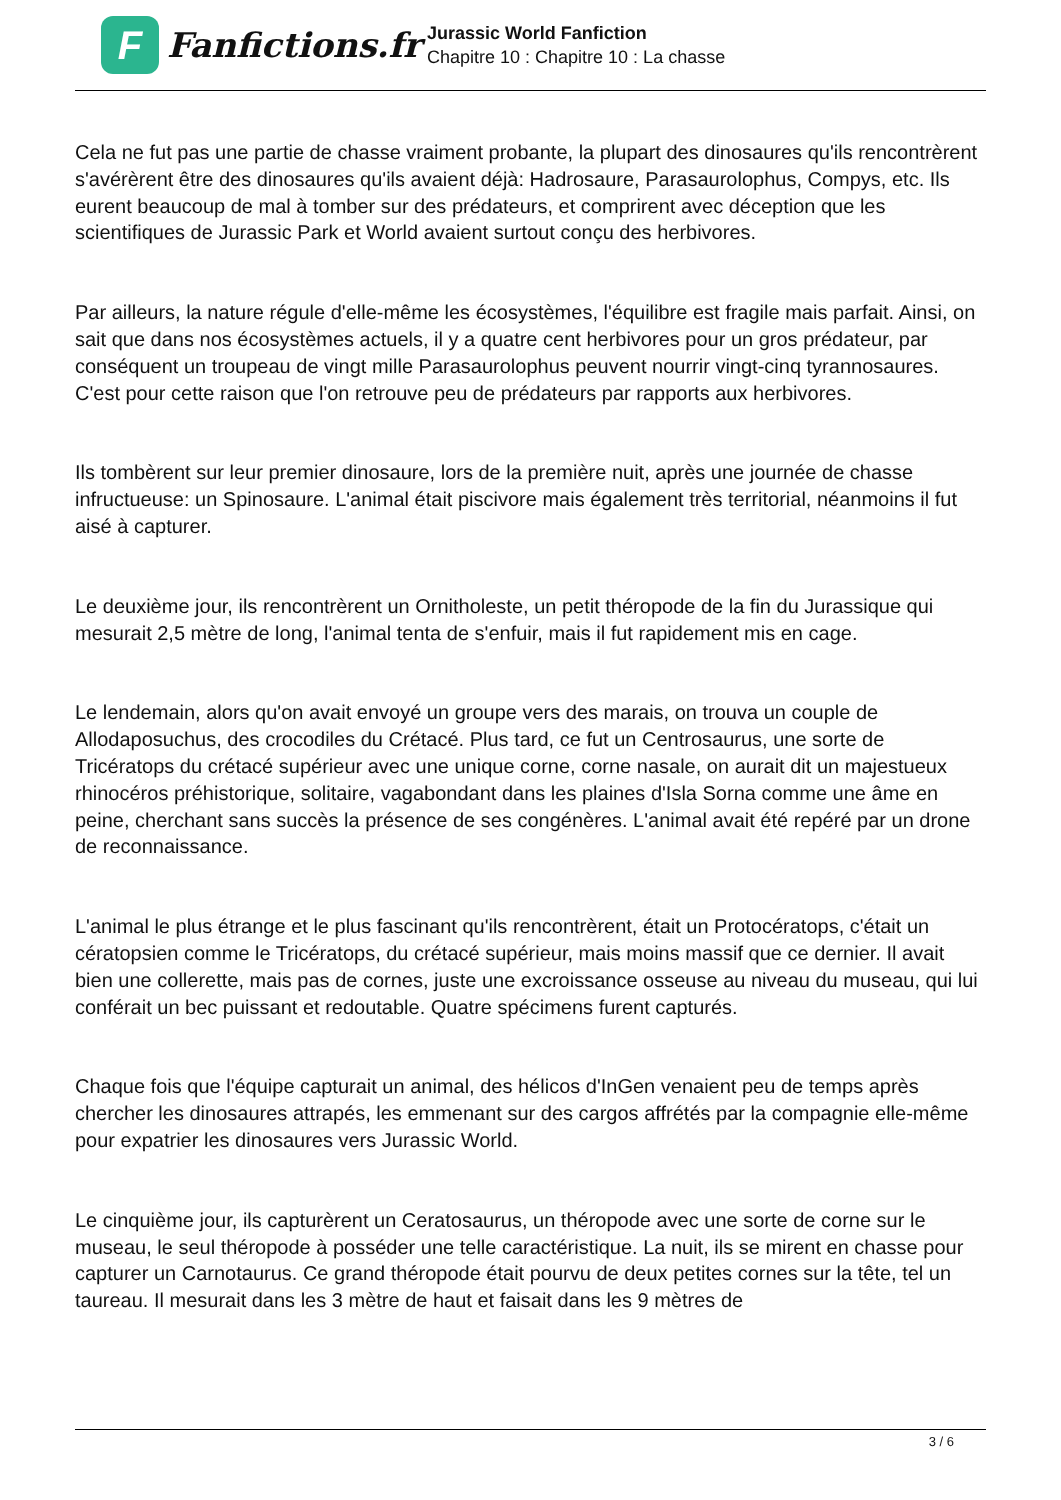F
Fanfictions.fr
Jurassic World Fanfiction
Chapitre 10 : Chapitre 10 : La chasse
Cela ne fut pas une partie de chasse vraiment probante, la plupart des dinosaures qu'ils rencontrèrent s'avérèrent être des dinosaures qu'ils avaient déjà: Hadrosaure, Parasaurolophus, Compys, etc. Ils eurent beaucoup de mal à tomber sur des prédateurs, et comprirent avec déception que les scientifiques de Jurassic Park et World avaient surtout conçu des herbivores.
Par ailleurs, la nature régule d'elle-même les écosystèmes, l'équilibre est fragile mais parfait. Ainsi, on sait que dans nos écosystèmes actuels, il y a quatre cent herbivores pour un gros prédateur, par conséquent un troupeau de vingt mille Parasaurolophus peuvent nourrir vingt-cinq tyrannosaures. C'est pour cette raison que l'on retrouve peu de prédateurs par rapports aux herbivores.
Ils tombèrent sur leur premier dinosaure, lors de la première nuit, après une journée de chasse infructueuse: un Spinosaure. L'animal était piscivore mais également très territorial, néanmoins il fut aisé à capturer.
Le deuxième jour, ils rencontrèrent un Ornitholeste, un petit théropode de la fin du Jurassique qui mesurait 2,5 mètre de long, l'animal tenta de s'enfuir, mais il fut rapidement mis en cage.
Le lendemain, alors qu'on avait envoyé un groupe vers des marais, on trouva un couple de Allodaposuchus, des crocodiles du Crétacé. Plus tard, ce fut un Centrosaurus, une sorte de Tricératops du crétacé supérieur avec une unique corne, corne nasale, on aurait dit un majestueux rhinocéros préhistorique, solitaire, vagabondant dans les plaines d'Isla Sorna comme une âme en peine, cherchant sans succès la présence de ses congénères. L'animal avait été repéré par un drone de reconnaissance.
L'animal le plus étrange et le plus fascinant qu'ils rencontrèrent, était un Protocératops, c'était un cératopsien comme le Tricératops, du crétacé supérieur, mais moins massif que ce dernier. Il avait bien une collerette, mais pas de cornes, juste une excroissance osseuse au niveau du museau, qui lui conférait un bec puissant et redoutable. Quatre spécimens furent capturés.
Chaque fois que l'équipe capturait un animal, des hélicos d'InGen venaient peu de temps après chercher les dinosaures attrapés, les emmenant sur des cargos affrétés par la compagnie elle-même pour expatrier les dinosaures vers Jurassic World.
Le cinquième jour, ils capturèrent un Ceratosaurus, un théropode avec une sorte de corne sur le museau, le seul théropode à posséder une telle caractéristique. La nuit, ils se mirent en chasse pour capturer un Carnotaurus. Ce grand théropode était pourvu de deux petites cornes sur la tête, tel un taureau. Il mesurait dans les 3 mètre de haut et faisait dans les 9 mètres de
3 / 6